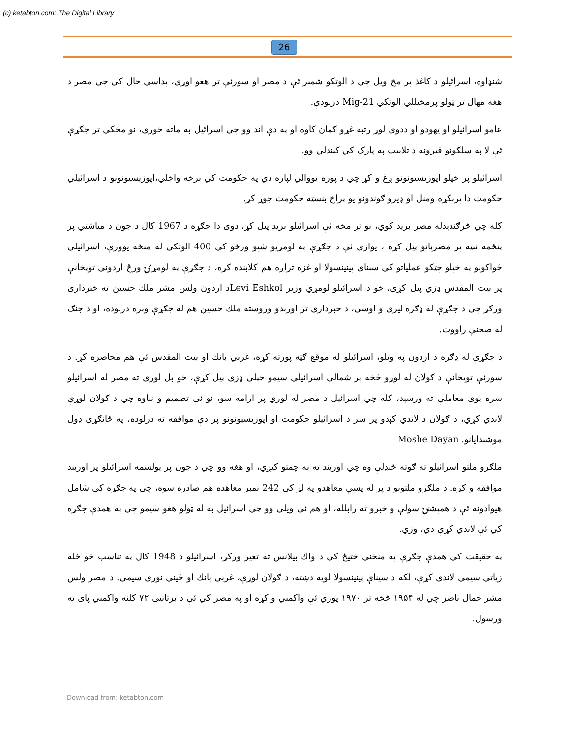(c) ketabton.com: The Digital Library
26
شنډاوه، اسرائيلو د کاغذ پر مخ ويل چي د الوتکو شمېر ئې د مصر او سورئې تر هغو اوړي، پداسي حال کي چي مصر د هغه مهال تر ټولو پرمختللي الوتکي Mig-21 درلودې.
عامو اسرائيلو او يهودو او ددوی لوړ رتبه غړو ګمان کاوه او په دې اند وو چي اسرائيل به ماته خوري، نو مخکي تر جګړې ئې لا په سلګونو قبرونه د تلابيب په پارک کي کيندلي وو.
اسرائيلو پر خپلو اپوزيسيونونو ږغ و کړ چي د پوره يووالي لپاره دي په حکومت کي برخه واخلي،اپوزيسيونونو د اسرائيلي حکومت دا پرېکړه ومنل او ډيرو ګوندونو يو پراخ بنسټه حکومت جوړ کړ.
کله چي څرګندېدله مصر بريد کوي، نو تر مخه ئې اسرائيلو بريد پيل کړ، دوی دا جګړه د 1967 کال د جون د مياشتي پر پنځمه نېټه پر مصرېانو پيل کړه ، يوازي ئې د جګړې په لومړيو شپو ورځو کي 400 الوتکي له منځه يوورې، اسرائيلي ځواکونو په خپلو چټکو عملياتو کي سېنای پينينسولا او غزه تراږه هم کلابنده کړه، د جګړې په لومړۍ ورځ اردوني توپخانې پر بيت المقدس ډزي پيل کړې، خو د اسرائيلو لومړي وزير Levi Eshkolد اردون ولس مشر ملك حسين ته خبرداری ورکړ چي د جګړې له ډګره ليري و اوسي، د خبرداري تر اورېدو وروسته ملك حسين هم له جګړې وېره درلوده، او د جنګ له صحنې راووت.
د جګړې له ډګره د اردون په وتلو، اسرائيلو له موقع ګټه پورته کړه، غربي بانك او بيت المقدس ئې هم محاصره کړ. د سورئې توپخانې د ګولان له لوړو څخه پر شمالي اسرائيلي سيمو خپلي ډزي پيل کړې، خو بل لوري ته مصر له اسرائيلو سره يوې معاملې ته ورسېد، کله چي اسرائيل د مصر له لوري پر ارامه سو، نو ئې تصميم و نېاوه چي د ګولان لوړې لاندي کړي، د ګولان د لاندي کېدو پر سر د اسرائيلو حکومت او اپوزيسيونونو پر دې موافقه نه درلوده، په ځانګړې ډول موشېدايانو. Moshe Dayan
ملګرو ملتو اسرائيلو ته ګوته ځنډلې وه چي اوربند ته به چمتو کيږي، او هغه وو چي د جون پر يولسمه اسرائيلو پر اوربند موافقه و کړه. د ملګرو ملتونو د پر له پسې معاهدو په لړ کي 242 نمبر معاهده هم صادره سوه، چي په جګړه کي شامل هيوادونه ئې د همېشنۍ سولې و خبرو ته رابلله، او هم ئې ويلي وو چي اسرائيل به له ټولو هغو سيمو چي په همدې جګړه کي ئې لاندي کړې دي، وزي.
په حقيقت کي همدې جګړې په منځني ختيځ کي د واك بيلانس ته تغير ورکړ، اسرائيلو د 1948 کال په تناسب څو ځله زياتي سيمي لاندي کړې، لکه د سيناې پينينسولا لويه دښته، د ګولان لوړې، غربي بانك او ځيني نوري سيمي. د مصر ولس مشر جمال ناصر چي له ۱۹۵۴ څخه تر ۱۹۷۰ پوري ئې واکمني و کړه او په مصر کي ئې د برتانيې ۷۲ کلنه واکمني پای ته ورسول.
Download from: ketabton.com